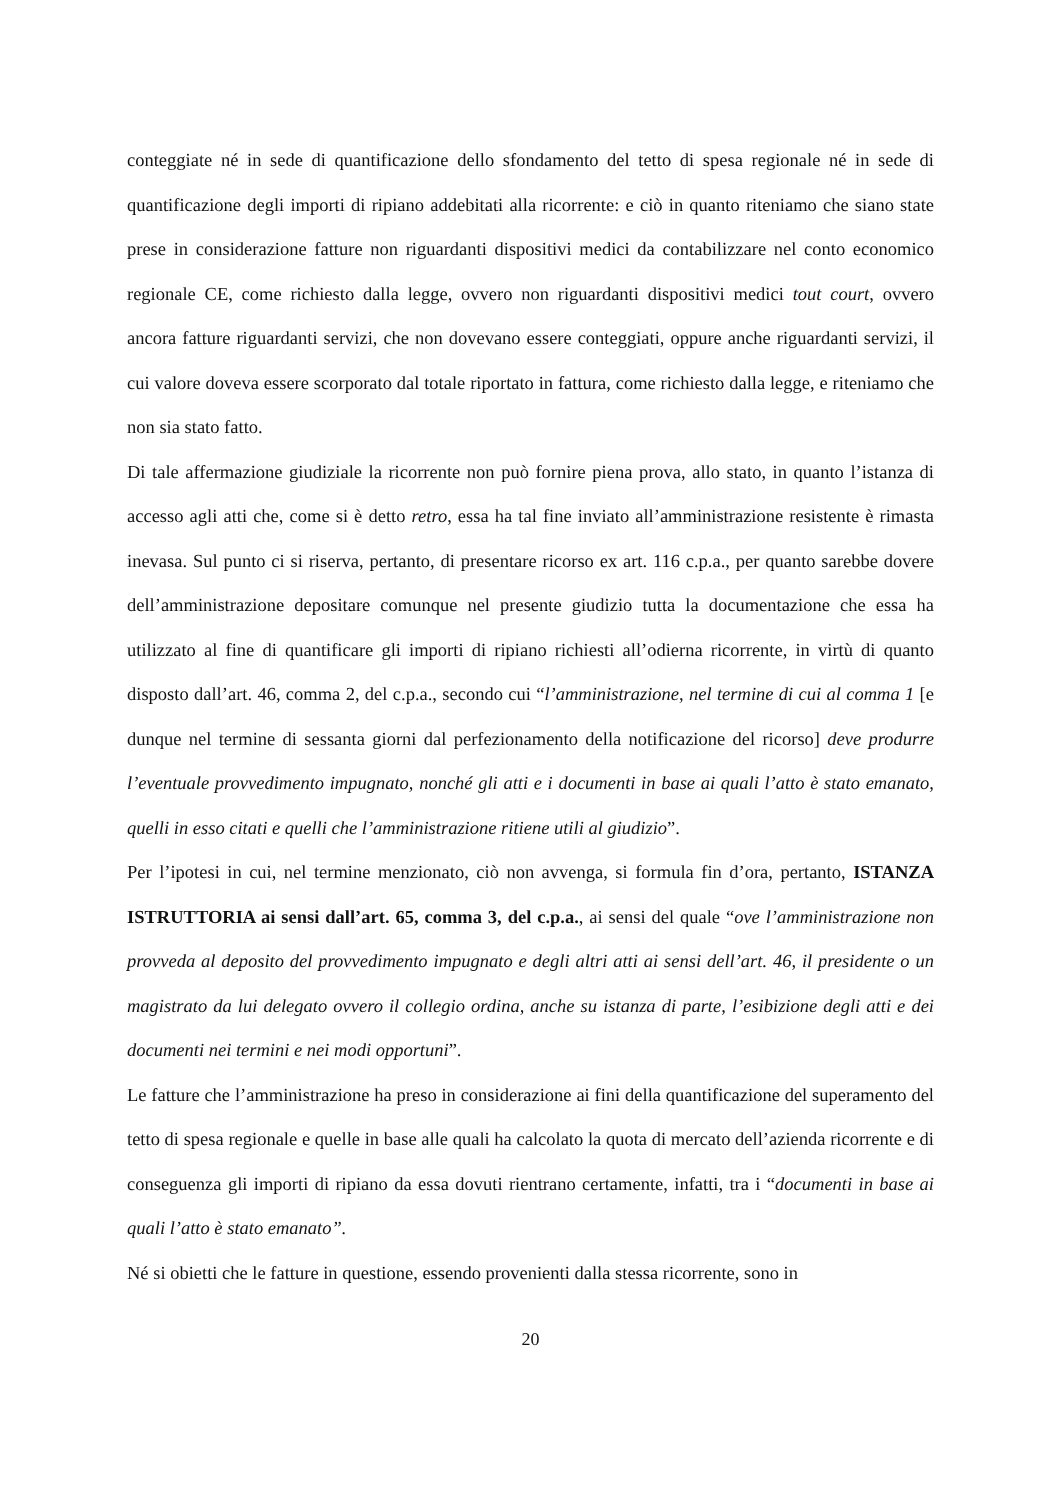conteggiate né in sede di quantificazione dello sfondamento del tetto di spesa regionale né in sede di quantificazione degli importi di ripiano addebitati alla ricorrente: e ciò in quanto riteniamo che siano state prese in considerazione fatture non riguardanti dispositivi medici da contabilizzare nel conto economico regionale CE, come richiesto dalla legge, ovvero non riguardanti dispositivi medici tout court, ovvero ancora fatture riguardanti servizi, che non dovevano essere conteggiati, oppure anche riguardanti servizi, il cui valore doveva essere scorporato dal totale riportato in fattura, come richiesto dalla legge, e riteniamo che non sia stato fatto.
Di tale affermazione giudiziale la ricorrente non può fornire piena prova, allo stato, in quanto l’istanza di accesso agli atti che, come si è detto retro, essa ha tal fine inviato all’amministrazione resistente è rimasta inevasa. Sul punto ci si riserva, pertanto, di presentare ricorso ex art. 116 c.p.a., per quanto sarebbe dovere dell’amministrazione depositare comunque nel presente giudizio tutta la documentazione che essa ha utilizzato al fine di quantificare gli importi di ripiano richiesti all’odierna ricorrente, in virtù di quanto disposto dall’art. 46, comma 2, del c.p.a., secondo cui “l’amministrazione, nel termine di cui al comma 1 [e dunque nel termine di sessanta giorni dal perfezionamento della notificazione del ricorso] deve produrre l’eventuale provvedimento impugnato, nonché gli atti e i documenti in base ai quali l’atto è stato emanato, quelli in esso citati e quelli che l’amministrazione ritiene utili al giudizio”.
Per l’ipotesi in cui, nel termine menzionato, ciò non avvenga, si formula fin d’ora, pertanto, ISTANZA ISTRUTTORIA ai sensi dall’art. 65, comma 3, del c.p.a., ai sensi del quale “ove l’amministrazione non provveda al deposito del provvedimento impugnato e degli altri atti ai sensi dell’art. 46, il presidente o un magistrato da lui delegato ovvero il collegio ordina, anche su istanza di parte, l’esibizione degli atti e dei documenti nei termini e nei modi opportuni”.
Le fatture che l’amministrazione ha preso in considerazione ai fini della quantificazione del superamento del tetto di spesa regionale e quelle in base alle quali ha calcolato la quota di mercato dell’azienda ricorrente e di conseguenza gli importi di ripiano da essa dovuti rientrano certamente, infatti, tra i “documenti in base ai quali l’atto è stato emanato”.
Né si obietti che le fatture in questione, essendo provenienti dalla stessa ricorrente, sono in
20